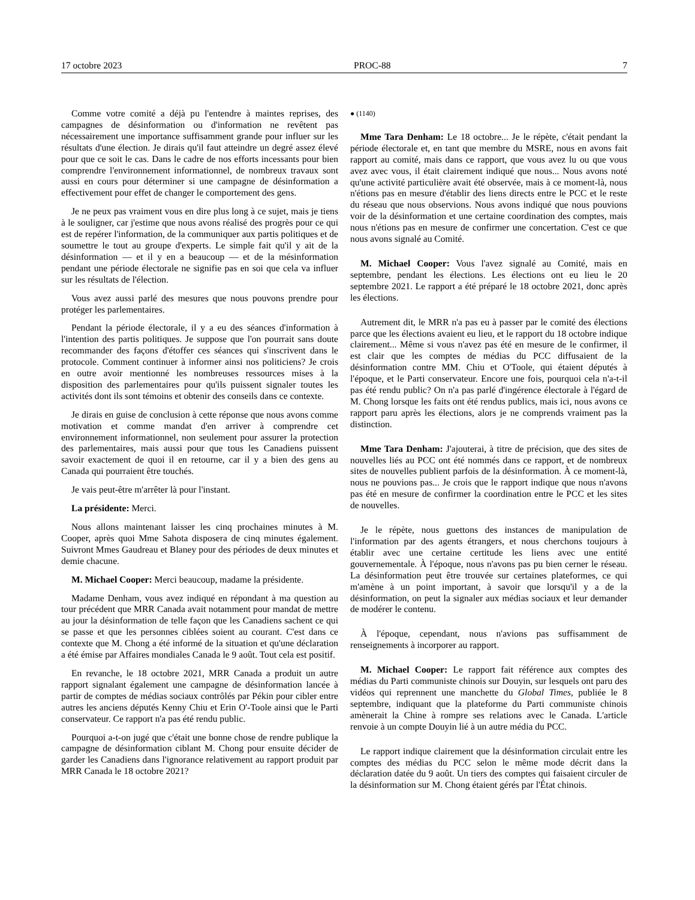17 octobre 2023 PROC-88 7
Comme votre comité a déjà pu l'entendre à maintes reprises, des campagnes de désinformation ou d'information ne revêtent pas nécessairement une importance suffisamment grande pour influer sur les résultats d'une élection. Je dirais qu'il faut atteindre un degré assez élevé pour que ce soit le cas. Dans le cadre de nos efforts incessants pour bien comprendre l'environnement informationnel, de nombreux travaux sont aussi en cours pour déterminer si une campagne de désinformation a effectivement pour effet de changer le comportement des gens.
Je ne peux pas vraiment vous en dire plus long à ce sujet, mais je tiens à le souligner, car j'estime que nous avons réalisé des progrès pour ce qui est de repérer l'information, de la communiquer aux partis politiques et de soumettre le tout au groupe d'experts. Le simple fait qu'il y ait de la désinformation — et il y en a beaucoup — et de la mésinformation pendant une période électorale ne signifie pas en soi que cela va influer sur les résultats de l'élection.
Vous avez aussi parlé des mesures que nous pouvons prendre pour protéger les parlementaires.
Pendant la période électorale, il y a eu des séances d'information à l'intention des partis politiques. Je suppose que l'on pourrait sans doute recommander des façons d'étoffer ces séances qui s'inscrivent dans le protocole. Comment continuer à informer ainsi nos politiciens? Je crois en outre avoir mentionné les nombreuses ressources mises à la disposition des parlementaires pour qu'ils puissent signaler toutes les activités dont ils sont témoins et obtenir des conseils dans ce contexte.
Je dirais en guise de conclusion à cette réponse que nous avons comme motivation et comme mandat d'en arriver à comprendre cet environnement informationnel, non seulement pour assurer la protection des parlementaires, mais aussi pour que tous les Canadiens puissent savoir exactement de quoi il en retourne, car il y a bien des gens au Canada qui pourraient être touchés.
Je vais peut-être m'arrêter là pour l'instant.
La présidente: Merci.
Nous allons maintenant laisser les cinq prochaines minutes à M. Cooper, après quoi Mme Sahota disposera de cinq minutes également. Suivront Mmes Gaudreau et Blaney pour des périodes de deux minutes et demie chacune.
M. Michael Cooper: Merci beaucoup, madame la présidente.
Madame Denham, vous avez indiqué en répondant à ma question au tour précédent que MRR Canada avait notamment pour mandat de mettre au jour la désinformation de telle façon que les Canadiens sachent ce qui se passe et que les personnes ciblées soient au courant. C'est dans ce contexte que M. Chong a été informé de la situation et qu'une déclaration a été émise par Affaires mondiales Canada le 9 août. Tout cela est positif.
En revanche, le 18 octobre 2021, MRR Canada a produit un autre rapport signalant également une campagne de désinformation lancée à partir de comptes de médias sociaux contrôlés par Pékin pour cibler entre autres les anciens députés Kenny Chiu et Erin O'-Toole ainsi que le Parti conservateur. Ce rapport n'a pas été rendu public.
Pourquoi a-t-on jugé que c'était une bonne chose de rendre publique la campagne de désinformation ciblant M. Chong pour ensuite décider de garder les Canadiens dans l'ignorance relativement au rapport produit par MRR Canada le 18 octobre 2021?
● (1140)
Mme Tara Denham: Le 18 octobre... Je le répète, c'était pendant la période électorale et, en tant que membre du MSRE, nous en avons fait rapport au comité, mais dans ce rapport, que vous avez lu ou que vous avez avec vous, il était clairement indiqué que nous... Nous avons noté qu'une activité particulière avait été observée, mais à ce moment-là, nous n'étions pas en mesure d'établir des liens directs entre le PCC et le reste du réseau que nous observions. Nous avons indiqué que nous pouvions voir de la désinformation et une certaine coordination des comptes, mais nous n'étions pas en mesure de confirmer une concertation. C'est ce que nous avons signalé au Comité.
M. Michael Cooper: Vous l'avez signalé au Comité, mais en septembre, pendant les élections. Les élections ont eu lieu le 20 septembre 2021. Le rapport a été préparé le 18 octobre 2021, donc après les élections.
Autrement dit, le MRR n'a pas eu à passer par le comité des élections parce que les élections avaient eu lieu, et le rapport du 18 octobre indique clairement... Même si vous n'avez pas été en mesure de le confirmer, il est clair que les comptes de médias du PCC diffusaient de la désinformation contre MM. Chiu et O'Toole, qui étaient députés à l'époque, et le Parti conservateur. Encore une fois, pourquoi cela n'a-t-il pas été rendu public? On n'a pas parlé d'ingérence électorale à l'égard de M. Chong lorsque les faits ont été rendus publics, mais ici, nous avons ce rapport paru après les élections, alors je ne comprends vraiment pas la distinction.
Mme Tara Denham: J'ajouterai, à titre de précision, que des sites de nouvelles liés au PCC ont été nommés dans ce rapport, et de nombreux sites de nouvelles publient parfois de la désinformation. À ce moment-là, nous ne pouvions pas... Je crois que le rapport indique que nous n'avons pas été en mesure de confirmer la coordination entre le PCC et les sites de nouvelles.
Je le répète, nous guettons des instances de manipulation de l'information par des agents étrangers, et nous cherchons toujours à établir avec une certaine certitude les liens avec une entité gouvernementale. À l'époque, nous n'avons pas pu bien cerner le réseau. La désinformation peut être trouvée sur certaines plateformes, ce qui m'amène à un point important, à savoir que lorsqu'il y a de la désinformation, on peut la signaler aux médias sociaux et leur demander de modérer le contenu.
À l'époque, cependant, nous n'avions pas suffisamment de renseignements à incorporer au rapport.
M. Michael Cooper: Le rapport fait référence aux comptes des médias du Parti communiste chinois sur Douyin, sur lesquels ont paru des vidéos qui reprennent une manchette du Global Times, publiée le 8 septembre, indiquant que la plateforme du Parti communiste chinois amènerait la Chine à rompre ses relations avec le Canada. L'article renvoie à un compte Douyin lié à un autre média du PCC.
Le rapport indique clairement que la désinformation circulait entre les comptes des médias du PCC selon le même mode décrit dans la déclaration datée du 9 août. Un tiers des comptes qui faisaient circuler de la désinformation sur M. Chong étaient gérés par l'État chinois.